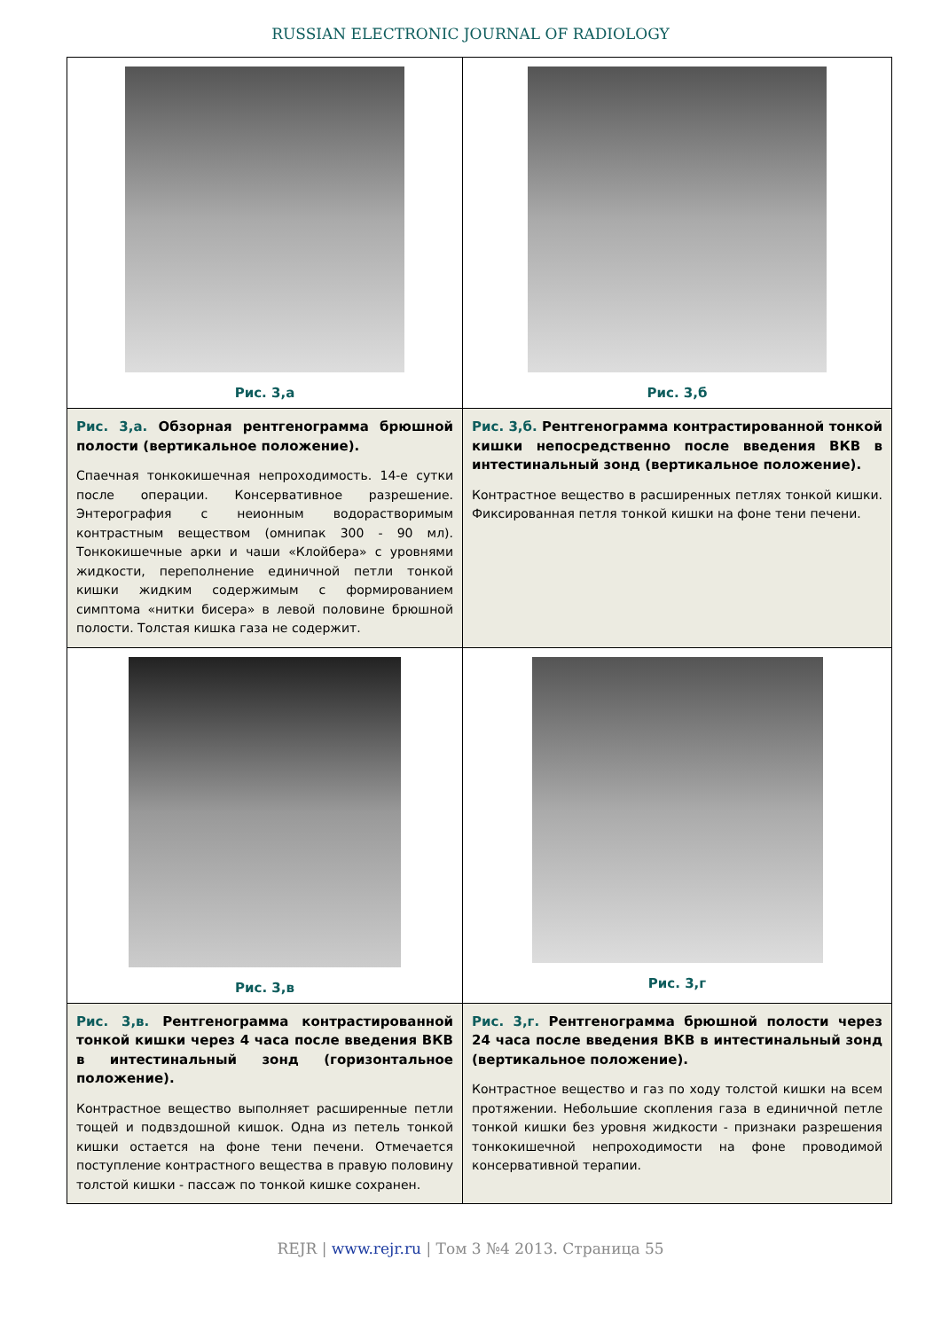RUSSIAN ELECTRONIC JOURNAL OF RADIOLOGY
| Рис. 3,а | Рис. 3,б |
| Рис. 3,а. Обзорная рентгенограмма брюшной полости (вертикальное положение). Спаечная тонкокишечная непроходимость. 14-е сутки после операции. Консервативное разрешение. Энтерография с неионным водорастворимым контрастным веществом (омнипак 300 - 90 мл). Тонкокишечные арки и чаши «Клойбера» с уровнями жидкости, переполнение единичной петли тонкой кишки жидким содержимым с формированием симптома «нитки бисера» в левой половине брюшной полости. Толстая кишка газа не содержит. | Рис. 3,б. Рентгенограмма контрастированной тонкой кишки непосредственно после введения ВКВ в интестинальный зонд (вертикальное положение). Контрастное вещество в расширенных петлях тонкой кишки. Фиксированная петля тонкой кишки на фоне тени печени. |
| Рис. 3,в | Рис. 3,г |
| Рис. 3,в. Рентгенограмма контрастированной тонкой кишки через 4 часа после введения ВКВ в интестинальный зонд (горизонтальное положение). Контрастное вещество выполняет расширенные петли тощей и подвздошной кишок. Одна из петель тонкой кишки остается на фоне тени печени. Отмечается поступление контрастного вещества в правую половину толстой кишки - пассаж по тонкой кишке сохранен. | Рис. 3,г. Рентгенограмма брюшной полости через 24 часа после введения ВКВ в интестинальный зонд (вертикальное положение). Контрастное вещество и газ по ходу толстой кишки на всем протяжении. Небольшие скопления газа в единичной петле тонкой кишки без уровня жидкости - признаки разрешения тонкокишечной непроходимости на фоне проводимой консервативной терапии. |
REJR | www.rejr.ru | Том 3 №4 2013. Страница 55